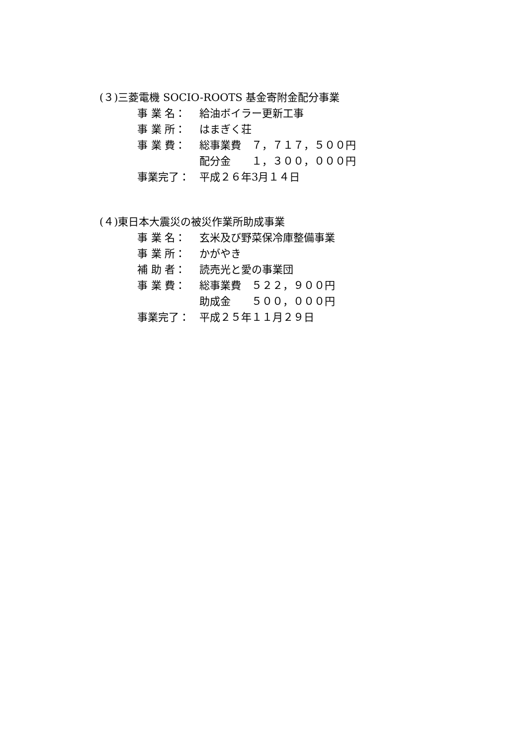(３)三菱電機 SOCIO-ROOTS 基金寄附金配分事業
事 業 名： 給油ボイラー更新工事
事 業 所： はまぎく荘
事 業 費： 総事業費　７，７１７，５００円
配分金　　１，３００，０００円
事業完了： 平成２６年3月１４日
(４)東日本大震災の被災作業所助成事業
事 業 名： 玄米及び野菜保冷庫整備事業
事 業 所： かがやき
補 助 者： 読売光と愛の事業団
事 業 費： 総事業費　５２２，９００円
助成金　　５００，０００円
事業完了： 平成２５年１１月２９日